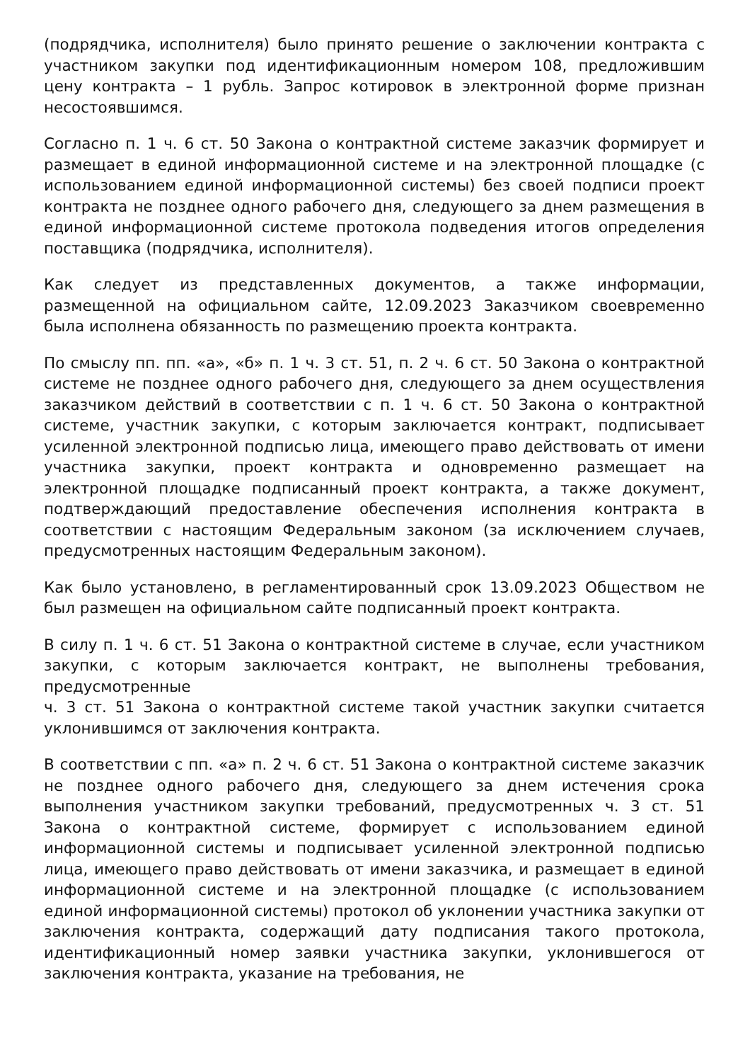(подрядчика, исполнителя) было принято решение о заключении контракта с участником закупки под идентификационным номером 108, предложившим цену контракта – 1 рубль. Запрос котировок в электронной форме признан несостоявшимся.
Согласно п. 1 ч. 6 ст. 50 Закона о контрактной системе заказчик формирует и размещает в единой информационной системе и на электронной площадке (с использованием единой информационной системы) без своей подписи проект контракта не позднее одного рабочего дня, следующего за днем размещения в единой информационной системе протокола подведения итогов определения поставщика (подрядчика, исполнителя).
Как следует из представленных документов, а также информации, размещенной на официальном сайте, 12.09.2023 Заказчиком своевременно была исполнена обязанность по размещению проекта контракта.
По смыслу пп. пп. «а», «б» п. 1 ч. 3 ст. 51, п. 2 ч. 6 ст. 50 Закона о контрактной системе не позднее одного рабочего дня, следующего за днем осуществления заказчиком действий в соответствии с п. 1 ч. 6 ст. 50 Закона о контрактной системе, участник закупки, с которым заключается контракт, подписывает усиленной электронной подписью лица, имеющего право действовать от имени участника закупки, проект контракта и одновременно размещает на электронной площадке подписанный проект контракта, а также документ, подтверждающий предоставление обеспечения исполнения контракта в соответствии с настоящим Федеральным законом (за исключением случаев, предусмотренных настоящим Федеральным законом).
Как было установлено, в регламентированный срок 13.09.2023 Обществом не был размещен на официальном сайте подписанный проект контракта.
В силу п. 1 ч. 6 ст. 51 Закона о контрактной системе в случае, если участником закупки, с которым заключается контракт, не выполнены требования, предусмотренные
ч. 3 ст. 51 Закона о контрактной системе такой участник закупки считается уклонившимся от заключения контракта.
В соответствии с пп. «а» п. 2 ч. 6 ст. 51 Закона о контрактной системе заказчик не позднее одного рабочего дня, следующего за днем истечения срока выполнения участником закупки требований, предусмотренных ч. 3 ст. 51 Закона о контрактной системе, формирует с использованием единой информационной системы и подписывает усиленной электронной подписью лица, имеющего право действовать от имени заказчика, и размещает в единой информационной системе и на электронной площадке (с использованием единой информационной системы) протокол об уклонении участника закупки от заключения контракта, содержащий дату подписания такого протокола, идентификационный номер заявки участника закупки, уклонившегося от заключения контракта, указание на требования, не